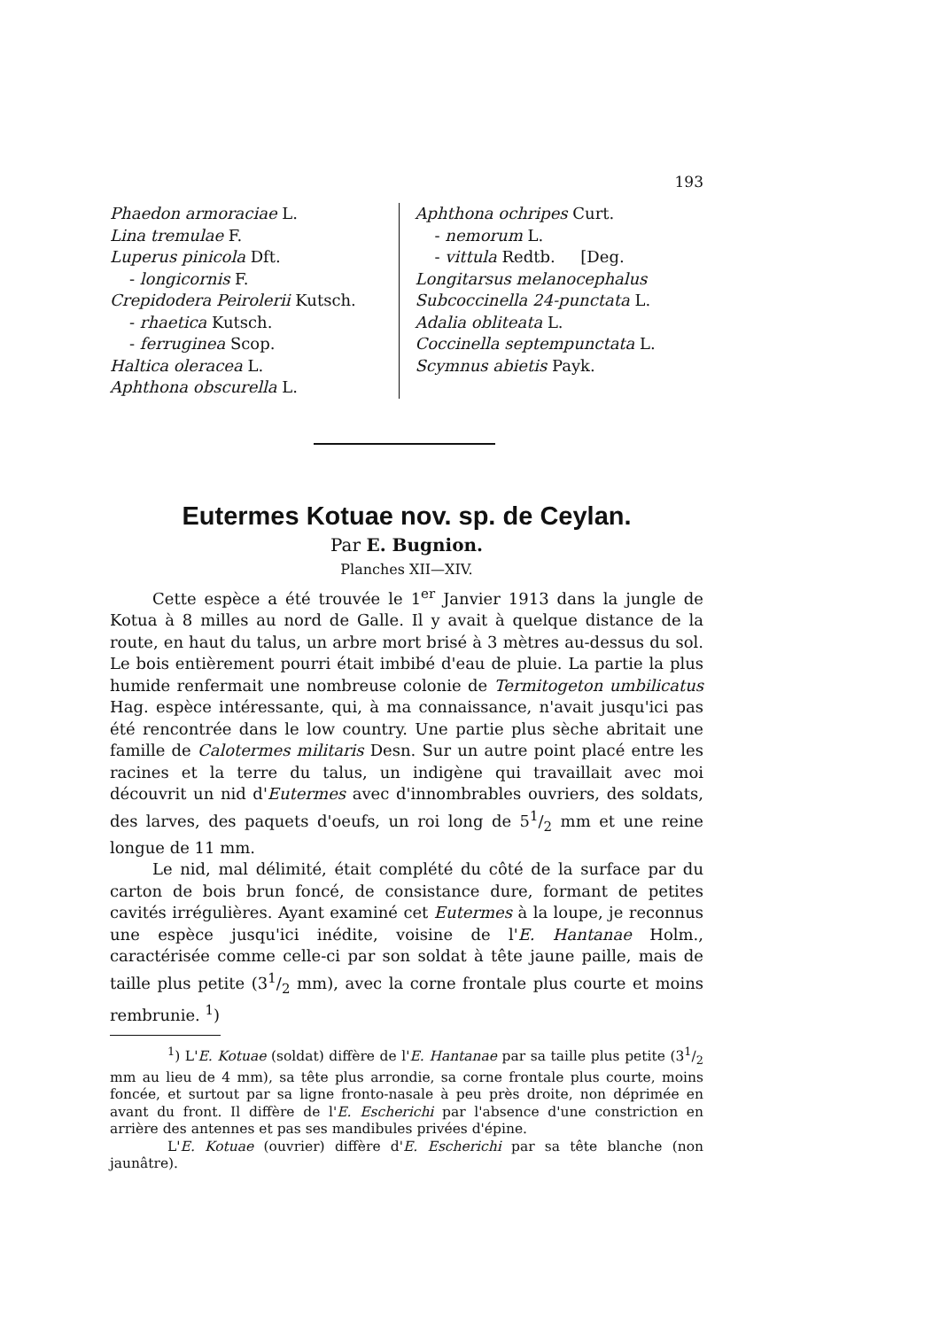193
Phaedon armoraciae L.
Lina tremulae F.
Luperus pinicola Dft.
- longicornis F.
Crepidodera Peirolerii Kutsch.
- rhaetica Kutsch.
- ferruginea Scop.
Haltica oleracea L.
Aphthona obscurella L.
Aphthona ochripes Curt.
- nemorum L.
- vittula Redtb. [Deg.
Longitarsus melanocephalus
Subcoccinella 24-punctata L.
Adalia obliteata L.
Coccinella septempunctata L.
Scymnus abietis Payk.
Eutermes Kotuae nov. sp. de Ceylan.
Par E. Bugnion.
Planches XII—XIV.
Cette espèce a été trouvée le 1<sup>er</sup> Janvier 1913 dans la jungle de Kotua à 8 milles au nord de Galle. Il y avait à quelque distance de la route, en haut du talus, un arbre mort brisé à 3 mètres au-dessus du sol. Le bois entièrement pourri était imbibé d'eau de pluie. La partie la plus humide renfermait une nombreuse colonie de Termitogeton umbilicatus Hag. espèce intéressante, qui, à ma connaissance, n'avait jusqu'ici pas été rencontrée dans le low country. Une partie plus sèche abritait une famille de Calotermes militaris Desn. Sur un autre point placé entre les racines et la terre du talus, un indigène qui travaillait avec moi découvrit un nid d'Eutermes avec d'innombrables ouvriers, des soldats, des larves, des paquets d'oeufs, un roi long de 51/2 mm et une reine longue de 11 mm.
Le nid, mal délimité, était complété du côté de la surface par du carton de bois brun foncé, de consistance dure, formant de petites cavités irrégulières. Ayant examiné cet Eutermes à la loupe, je reconnus une espèce jusqu'ici inédite, voisine de l'E. Hantanae Holm., caractérisée comme celle-ci par son soldat à tête jaune paille, mais de taille plus petite (31/2 mm), avec la corne frontale plus courte et moins rembrunie. <sup>1</sup>)
<sup>1</sup>) L'E. Kotuae (soldat) diffère de l'E. Hantanae par sa taille plus petite (31/2 mm au lieu de 4 mm), sa tête plus arrondie, sa corne frontale plus courte, moins foncée, et surtout par sa ligne fronto-nasale à peu près droite, non déprimée en avant du front. Il diffère de l'E. Escherichi par l'absence d'une constriction en arrière des antennes et pas ses mandibules privées d'épine.
L'E. Kotuae (ouvrier) diffère d'E. Escherichi par sa tête blanche (non jaunâtre).